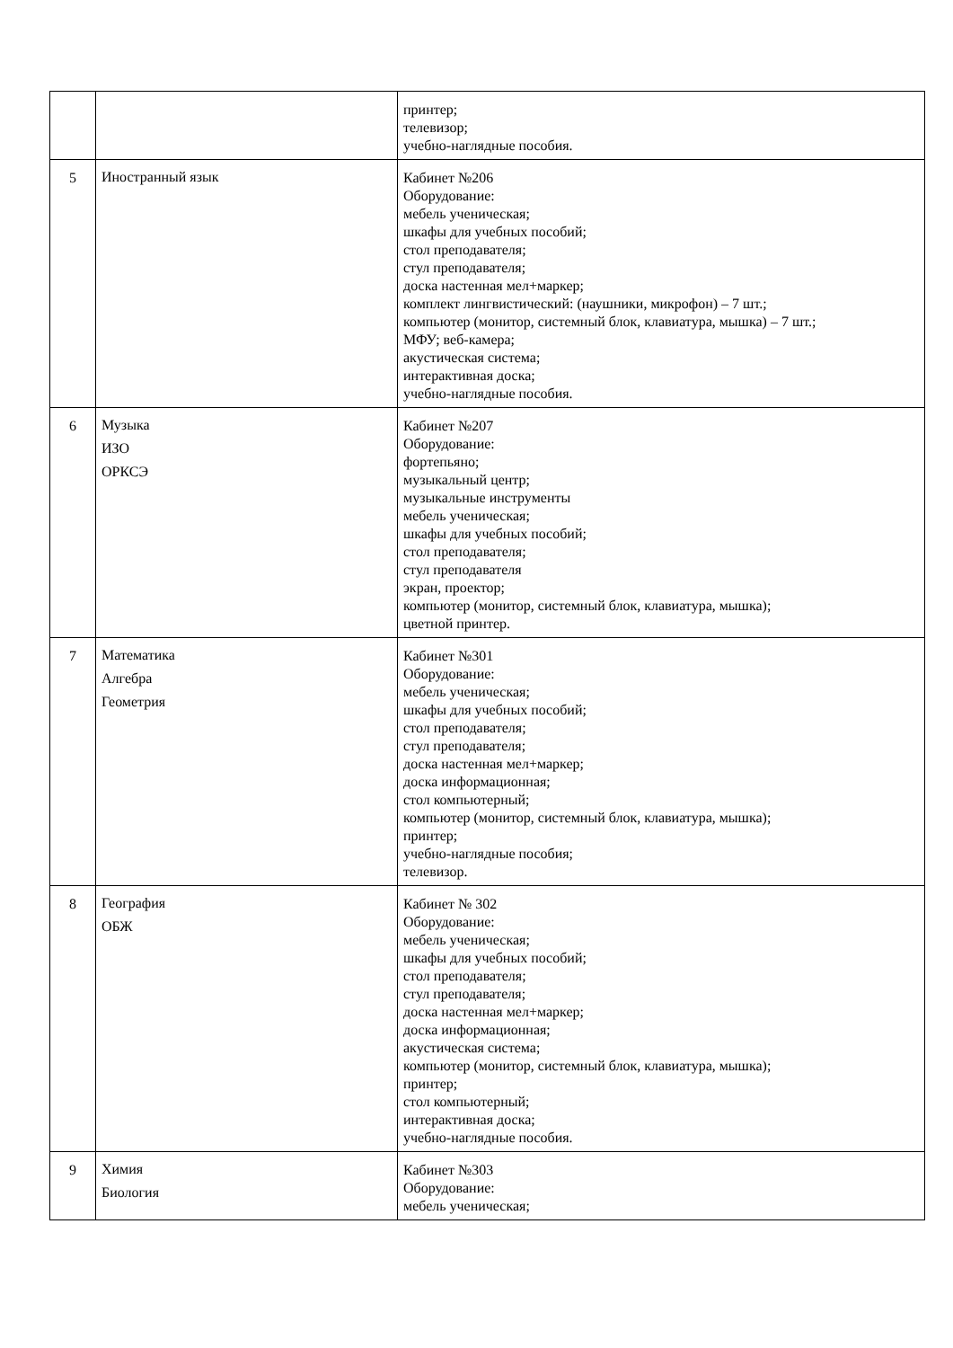| | | принтер; телевизор; учебно-наглядные пособия. |
| 5 | Иностранный язык | Кабинет №206 Оборудование: мебель ученическая; шкафы для учебных пособий; стол преподавателя; стул преподавателя; доска настенная мел+маркер; комплект лингвистический: (наушники, микрофон) – 7 шт.; компьютер (монитор, системный блок, клавиатура, мышка) – 7 шт.; МФУ; веб-камера; акустическая система; интерактивная доска; учебно-наглядные пособия. |
| 6 | Музыка ИЗО ОРКСЭ | Кабинет №207 Оборудование: фортепьяно; музыкальный центр; музыкальные инструменты мебель ученическая; шкафы для учебных пособий; стол преподавателя; стул преподавателя экран, проектор; компьютер (монитор, системный блок, клавиатура, мышка); цветной принтер. |
| 7 | Математика Алгебра Геометрия | Кабинет №301 Оборудование: мебель ученическая; шкафы для учебных пособий; стол преподавателя; стул преподавателя; доска настенная мел+маркер; доска информационная; стол компьютерный; компьютер (монитор, системный блок, клавиатура, мышка); принтер; учебно-наглядные пособия; телевизор. |
| 8 | География ОБЖ | Кабинет № 302 Оборудование: мебель ученическая; шкафы для учебных пособий; стол преподавателя; стул преподавателя; доска настенная мел+маркер; доска информационная; акустическая система; компьютер (монитор, системный блок, клавиатура, мышка); принтер; стол компьютерный; интерактивная доска; учебно-наглядные пособия. |
| 9 | Химия Биология | Кабинет №303 Оборудование: мебель ученическая; |